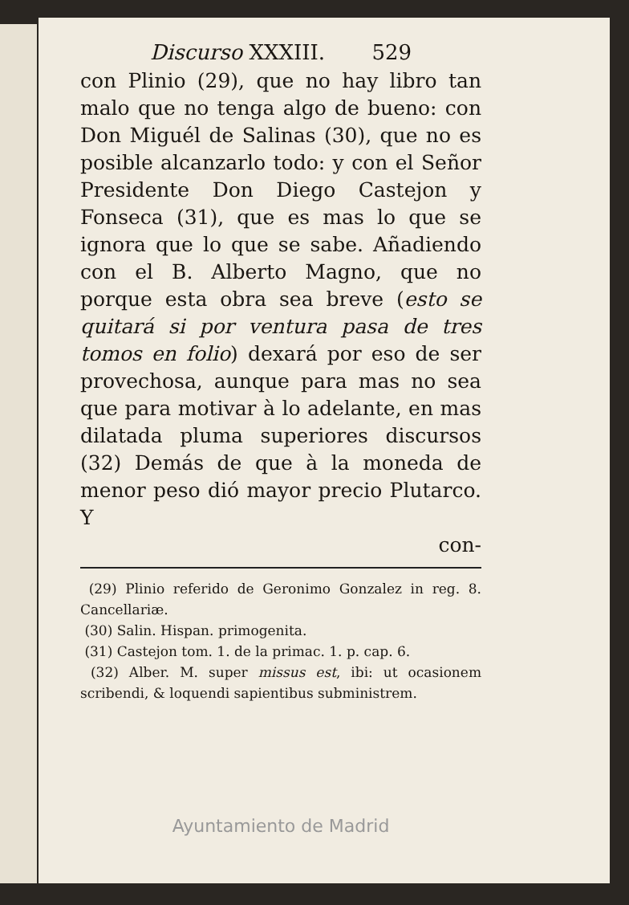Discurso XXXIII. 529
con Plinio (29), que no hay libro tan malo que no tenga algo de bueno: con Don Miguél de Salinas (30), que no es posible alcanzarlo todo: y con el Señor Presidente Don Diego Castejon y Fonseca (31), que es mas lo que se ignora que lo que se sabe. Añadiendo con el B. Alberto Magno, que no porque esta obra sea breve (esto se quitará si por ventura pasa de tres tomos en folio) dexará por eso de ser provechosa, aunque para mas no sea que para motivar à lo adelante, en mas dilatada pluma superiores discursos (32) Demás de que à la moneda de menor peso dió mayor precio Plutarco. Y
con-
(29) Plinio referido de Geronimo Gonzalez in reg. 8. Cancellariæ.
(30) Salin. Hispan. primogenita.
(31) Castejon tom. 1. de la primac. 1. p. cap. 6.
(32) Alber. M. super missus est, ibi: ut ocasionem scribendi, & loquendi sapientibus subministrem.
Ayuntamiento de Madrid